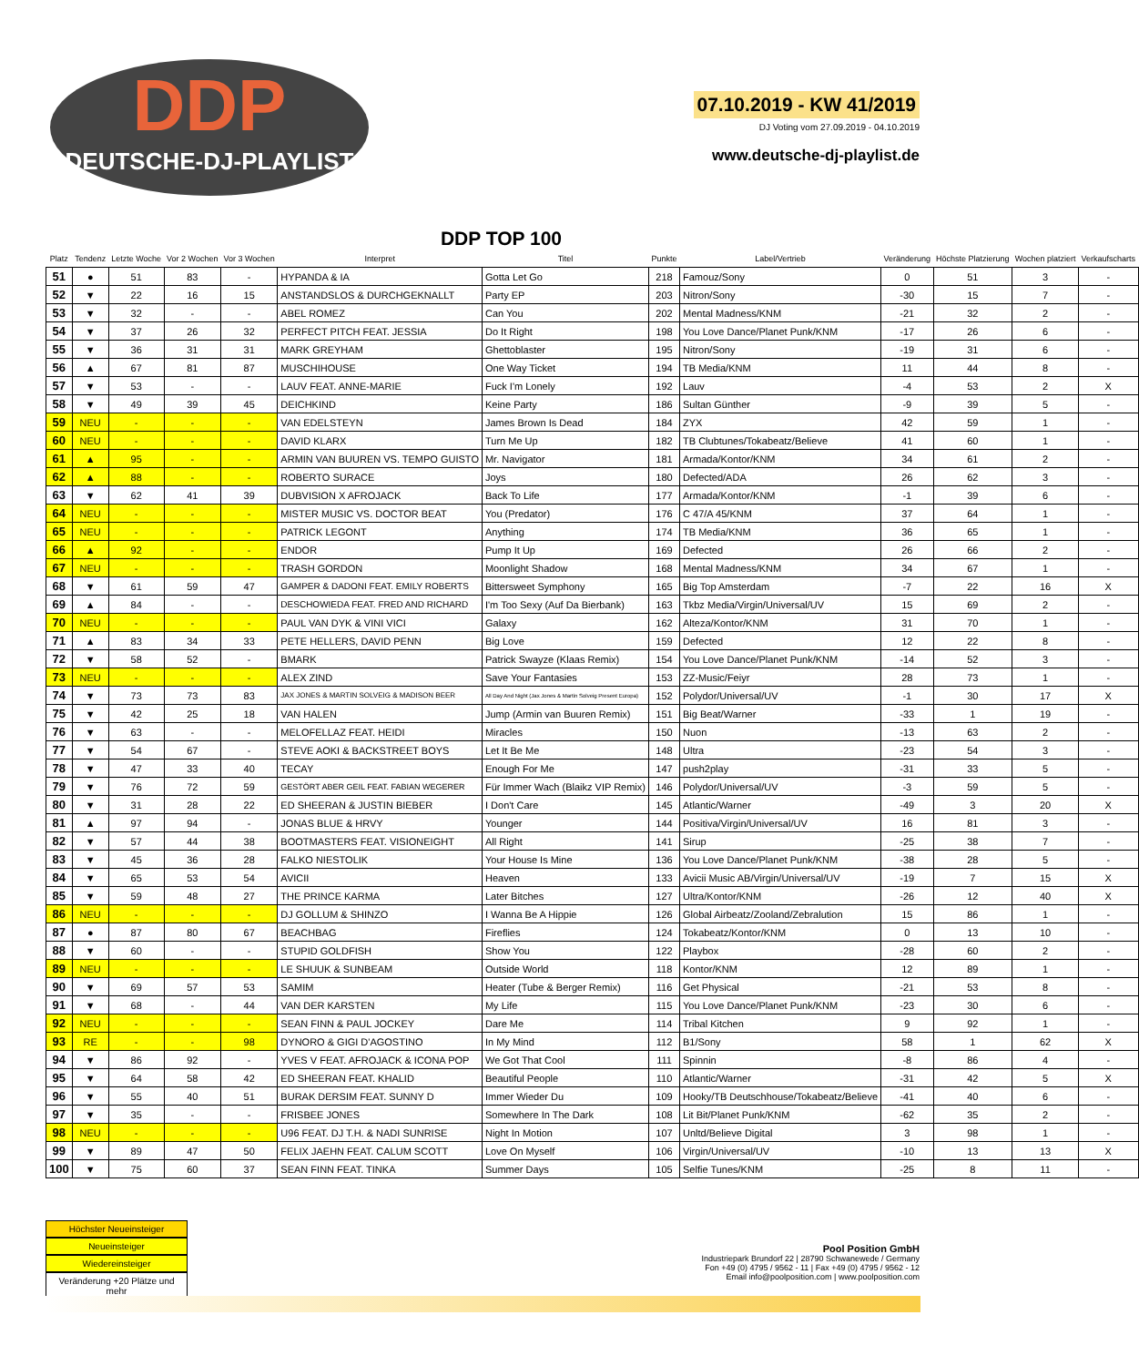DDP
DEUTSCHE-DJ-PLAYLIST
07.10.2019 - KW 41/2019
DJ Voting vom 27.09.2019 - 04.10.2019
www.deutsche-dj-playlist.de
DDP TOP 100
| Platz | Tendenz | Letzte Woche | Vor 2 Wochen | Vor 3 Wochen | Interpret | Titel | Punkte | Label/Vertrieb | Veränderung | Höchste Platzierung | Wochen platziert | Verkaufscharts |
| --- | --- | --- | --- | --- | --- | --- | --- | --- | --- | --- | --- | --- |
| 51 | ● | 51 | 83 | - | HYPANDA & IA | Gotta Let Go | 218 | Famouz/Sony | 0 | 51 | 3 | - |
| 52 | ▼ | 22 | 16 | 15 | ANSTANDSLOS & DURCHGEKNALLT | Party EP | 203 | Nitron/Sony | -30 | 15 | 7 | - |
| 53 | ▼ | 32 | - | - | ABEL ROMEZ | Can You | 202 | Mental Madness/KNM | -21 | 32 | 2 | - |
| 54 | ▼ | 37 | 26 | 32 | PERFECT PITCH FEAT. JESSIA | Do It Right | 198 | You Love Dance/Planet Punk/KNM | -17 | 26 | 6 | - |
| 55 | ▼ | 36 | 31 | 31 | MARK GREYHAM | Ghettoblaster | 195 | Nitron/Sony | -19 | 31 | 6 | - |
| 56 | ▲ | 67 | 81 | 87 | MUSCHIHOUSE | One Way Ticket | 194 | TB Media/KNM | 11 | 44 | 8 | - |
| 57 | ▼ | 53 | - | - | LAUV FEAT. ANNE-MARIE | Fuck I'm Lonely | 192 | Lauv | -4 | 53 | 2 | X |
| 58 | ▼ | 49 | 39 | 45 | DEICHKIND | Keine Party | 186 | Sultan Günther | -9 | 39 | 5 | - |
| 59 | NEU | - | - | - | VAN EDELSTEYN | James Brown Is Dead | 184 | ZYX | 42 | 59 | 1 | - |
| 60 | NEU | - | - | - | DAVID KLARX | Turn Me Up | 182 | TB Clubtunes/Tokabeatz/Believe | 41 | 60 | 1 | - |
| 61 | ▲ | 95 | - | - | ARMIN VAN BUUREN VS. TEMPO GUISTO | Mr. Navigator | 181 | Armada/Kontor/KNM | 34 | 61 | 2 | - |
| 62 | ▲ | 88 | - | - | ROBERTO SURACE | Joys | 180 | Defected/ADA | 26 | 62 | 3 | - |
| 63 | ▼ | 62 | 41 | 39 | DUBVISION X AFROJACK | Back To Life | 177 | Armada/Kontor/KNM | -1 | 39 | 6 | - |
| 64 | NEU | - | - | - | MISTER MUSIC VS. DOCTOR BEAT | You (Predator) | 176 | C 47/A 45/KNM | 37 | 64 | 1 | - |
| 65 | NEU | - | - | - | PATRICK LEGONT | Anything | 174 | TB Media/KNM | 36 | 65 | 1 | - |
| 66 | ▲ | 92 | - | - | ENDOR | Pump It Up | 169 | Defected | 26 | 66 | 2 | - |
| 67 | NEU | - | - | - | TRASH GORDON | Moonlight Shadow | 168 | Mental Madness/KNM | 34 | 67 | 1 | - |
| 68 | ▼ | 61 | 59 | 47 | GAMPER & DADONI FEAT. EMILY ROBERTS | Bittersweet Symphony | 165 | Big Top Amsterdam | -7 | 22 | 16 | X |
| 69 | ▲ | 84 | - | - | DESCHOWIEDA FEAT. FRED AND RICHARD | I'm Too Sexy (Auf Da Bierbank) | 163 | Tkbz Media/Virgin/Universal/UV | 15 | 69 | 2 | - |
| 70 | NEU | - | - | - | PAUL VAN DYK & VINI VICI | Galaxy | 162 | Alteza/Kontor/KNM | 31 | 70 | 1 | - |
| 71 | ▲ | 83 | 34 | 33 | PETE HELLERS, DAVID PENN | Big Love | 159 | Defected | 12 | 22 | 8 | - |
| 72 | ▼ | 58 | 52 | - | BMARK | Patrick Swayze (Klaas Remix) | 154 | You Love Dance/Planet Punk/KNM | -14 | 52 | 3 | - |
| 73 | NEU | - | - | - | ALEX ZIND | Save Your Fantasies | 153 | ZZ-Music/Feiyr | 28 | 73 | 1 | - |
| 74 | ▼ | 73 | 73 | 83 | JAX JONES & MARTIN SOLVEIG & MADISON BEER | All Day And Night (Jax Jones & Martin Solveig Present Europa) | 152 | Polydor/Universal/UV | -1 | 30 | 17 | X |
| 75 | ▼ | 42 | 25 | 18 | VAN HALEN | Jump (Armin van Buuren Remix) | 151 | Big Beat/Warner | -33 | 1 | 19 | - |
| 76 | ▼ | 63 | - | - | MELOFELLAZ FEAT. HEIDI | Miracles | 150 | Nuon | -13 | 63 | 2 | - |
| 77 | ▼ | 54 | 67 | - | STEVE AOKI & BACKSTREET BOYS | Let It Be Me | 148 | Ultra | -23 | 54 | 3 | - |
| 78 | ▼ | 47 | 33 | 40 | TECAY | Enough For Me | 147 | push2play | -31 | 33 | 5 | - |
| 79 | ▼ | 76 | 72 | 59 | GESTÖRT ABER GEIL FEAT. FABIAN WEGERER | Für Immer Wach (Blaikz VIP Remix) | 146 | Polydor/Universal/UV | -3 | 59 | 5 | - |
| 80 | ▼ | 31 | 28 | 22 | ED SHEERAN & JUSTIN BIEBER | I Don't Care | 145 | Atlantic/Warner | -49 | 3 | 20 | X |
| 81 | ▲ | 97 | 94 | - | JONAS BLUE & HRVY | Younger | 144 | Positiva/Virgin/Universal/UV | 16 | 81 | 3 | - |
| 82 | ▼ | 57 | 44 | 38 | BOOTMASTERS FEAT. VISIONEIGHT | All Right | 141 | Sirup | -25 | 38 | 7 | - |
| 83 | ▼ | 45 | 36 | 28 | FALKO NIESTOLIK | Your House Is Mine | 136 | You Love Dance/Planet Punk/KNM | -38 | 28 | 5 | - |
| 84 | ▼ | 65 | 53 | 54 | AVICII | Heaven | 133 | Avicii Music AB/Virgin/Universal/UV | -19 | 7 | 15 | X |
| 85 | ▼ | 59 | 48 | 27 | THE PRINCE KARMA | Later Bitches | 127 | Ultra/Kontor/KNM | -26 | 12 | 40 | X |
| 86 | NEU | - | - | - | DJ GOLLUM & SHINZO | I Wanna Be A Hippie | 126 | Global Airbeatz/Zooland/Zebralution | 15 | 86 | 1 | - |
| 87 | ● | 87 | 80 | 67 | BEACHBAG | Fireflies | 124 | Tokabeatz/Kontor/KNM | 0 | 13 | 10 | - |
| 88 | ▼ | 60 | - | - | STUPID GOLDFISH | Show You | 122 | Playbox | -28 | 60 | 2 | - |
| 89 | NEU | - | - | - | LE SHUUK & SUNBEAM | Outside World | 118 | Kontor/KNM | 12 | 89 | 1 | - |
| 90 | ▼ | 69 | 57 | 53 | SAMIM | Heater (Tube & Berger Remix) | 116 | Get Physical | -21 | 53 | 8 | - |
| 91 | ▼ | 68 | - | 44 | VAN DER KARSTEN | My Life | 115 | You Love Dance/Planet Punk/KNM | -23 | 30 | 6 | - |
| 92 | NEU | - | - | - | SEAN FINN & PAUL JOCKEY | Dare Me | 114 | Tribal Kitchen | 9 | 92 | 1 | - |
| 93 | RE | - | - | 98 | DYNORO & GIGI D'AGOSTINO | In My Mind | 112 | B1/Sony | 58 | 1 | 62 | X |
| 94 | ▼ | 86 | 92 | - | YVES V FEAT. AFROJACK & ICONA POP | We Got That Cool | 111 | Spinnin | -8 | 86 | 4 | - |
| 95 | ▼ | 64 | 58 | 42 | ED SHEERAN FEAT. KHALID | Beautiful People | 110 | Atlantic/Warner | -31 | 42 | 5 | X |
| 96 | ▼ | 55 | 40 | 51 | BURAK DERSIM FEAT. SUNNY D | Immer Wieder Du | 109 | Hooky/TB Deutschhouse/Tokabeatz/Believe | -41 | 40 | 6 | - |
| 97 | ▼ | 35 | - | - | FRISBEE JONES | Somewhere In The Dark | 108 | Lit Bit/Planet Punk/KNM | -62 | 35 | 2 | - |
| 98 | NEU | - | - | - | U96 FEAT. DJ T.H. & NADI SUNRISE | Night In Motion | 107 | Unltd/Believe Digital | 3 | 98 | 1 | - |
| 99 | ▼ | 89 | 47 | 50 | FELIX JAEHN FEAT. CALUM SCOTT | Love On Myself | 106 | Virgin/Universal/UV | -10 | 13 | 13 | X |
| 100 | ▼ | 75 | 60 | 37 | SEAN FINN FEAT. TINKA | Summer Days | 105 | Selfie Tunes/KNM | -25 | 8 | 11 | - |
Höchster Neueinsteiger
Neueinsteiger
Wiedereinsteiger
Veränderung +20 Plätze und mehr
Pool Position GmbH
Industriepark Brundorf 22 | 28790 Schwanewede / Germany
Fon +49 (0) 4795 / 9562 - 11 | Fax +49 (0) 4795 / 9562 - 12
Email info@poolposition.com | www.poolposition.com